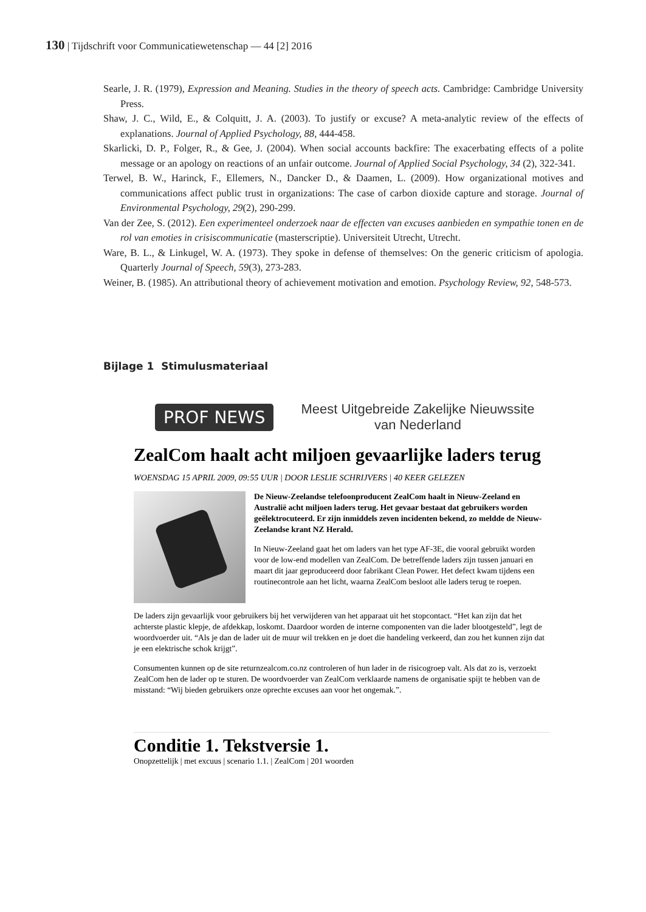130 | Tijdschrift voor Communicatiewetenschap — 44 [2] 2016
Searle, J. R. (1979), Expression and Meaning. Studies in the theory of speech acts. Cambridge: Cambridge University Press.
Shaw, J. C., Wild, E., & Colquitt, J. A. (2003). To justify or excuse? A meta-analytic review of the effects of explanations. Journal of Applied Psychology, 88, 444-458.
Skarlicki, D. P., Folger, R., & Gee, J. (2004). When social accounts backfire: The exacerbating effects of a polite message or an apology on reactions of an unfair outcome. Journal of Applied Social Psychology, 34 (2), 322-341.
Terwel, B. W., Harinck, F., Ellemers, N., Dancker D., & Daamen, L. (2009). How organizational motives and communications affect public trust in organizations: The case of carbon dioxide capture and storage. Journal of Environmental Psychology, 29(2), 290-299.
Van der Zee, S. (2012). Een experimenteel onderzoek naar de effecten van excuses aanbieden en sympathie tonen en de rol van emoties in crisiscommunicatie (masterscriptie). Universiteit Utrecht, Utrecht.
Ware, B. L., & Linkugel, W. A. (1973). They spoke in defense of themselves: On the generic criticism of apologia. Quarterly Journal of Speech, 59(3), 273-283.
Weiner, B. (1985). An attributional theory of achievement motivation and emotion. Psychology Review, 92, 548-573.
Bijlage 1 Stimulusmateriaal
PROF NEWS
Meest Uitgebreide Zakelijke Nieuwssite
van Nederland
ZealCom haalt acht miljoen gevaarlijke laders terug
WOENSDAG 15 APRIL 2009, 09:55 UUR | DOOR LESLIE SCHRIJVERS | 40 KEER GELEZEN
De Nieuw-Zeelandse telefoonproducent ZealCom haalt in Nieuw-Zeeland en Australië acht miljoen laders terug. Het gevaar bestaat dat gebruikers worden geëlektrocuteerd. Er zijn inmiddels zeven incidenten bekend, zo meldde de Nieuw-Zeelandse krant NZ Herald.
In Nieuw-Zeeland gaat het om laders van het type AF-3E, die vooral gebruikt worden voor de low-end modellen van ZealCom. De betreffende laders zijn tussen januari en maart dit jaar geproduceerd door fabrikant Clean Power. Het defect kwam tijdens een routinecontrole aan het licht, waarna ZealCom besloot alle laders terug te roepen.
De laders zijn gevaarlijk voor gebruikers bij het verwijderen van het apparaat uit het stopcontact. “Het kan zijn dat het achterste plastic klepje, de afdekkap, loskomt. Daardoor worden de interne componenten van die lader blootgesteld”, legt de woordvoerder uit. “Als je dan de lader uit de muur wil trekken en je doet die handeling verkeerd, dan zou het kunnen zijn dat je een elektrische schok krijgt”.
Consumenten kunnen op de site returnzealcom.co.nz controleren of hun lader in de risicogroep valt. Als dat zo is, verzoekt ZealCom hen de lader op te sturen. De woordvoerder van ZealCom verklaarde namens de organisatie spijt te hebben van de misstand: “Wij bieden gebruikers onze oprechte excuses aan voor het ongemak.”.
Conditie 1. Tekstversie 1.
Onopzettelijk | met excuus | scenario 1.1. | ZealCom | 201 woorden